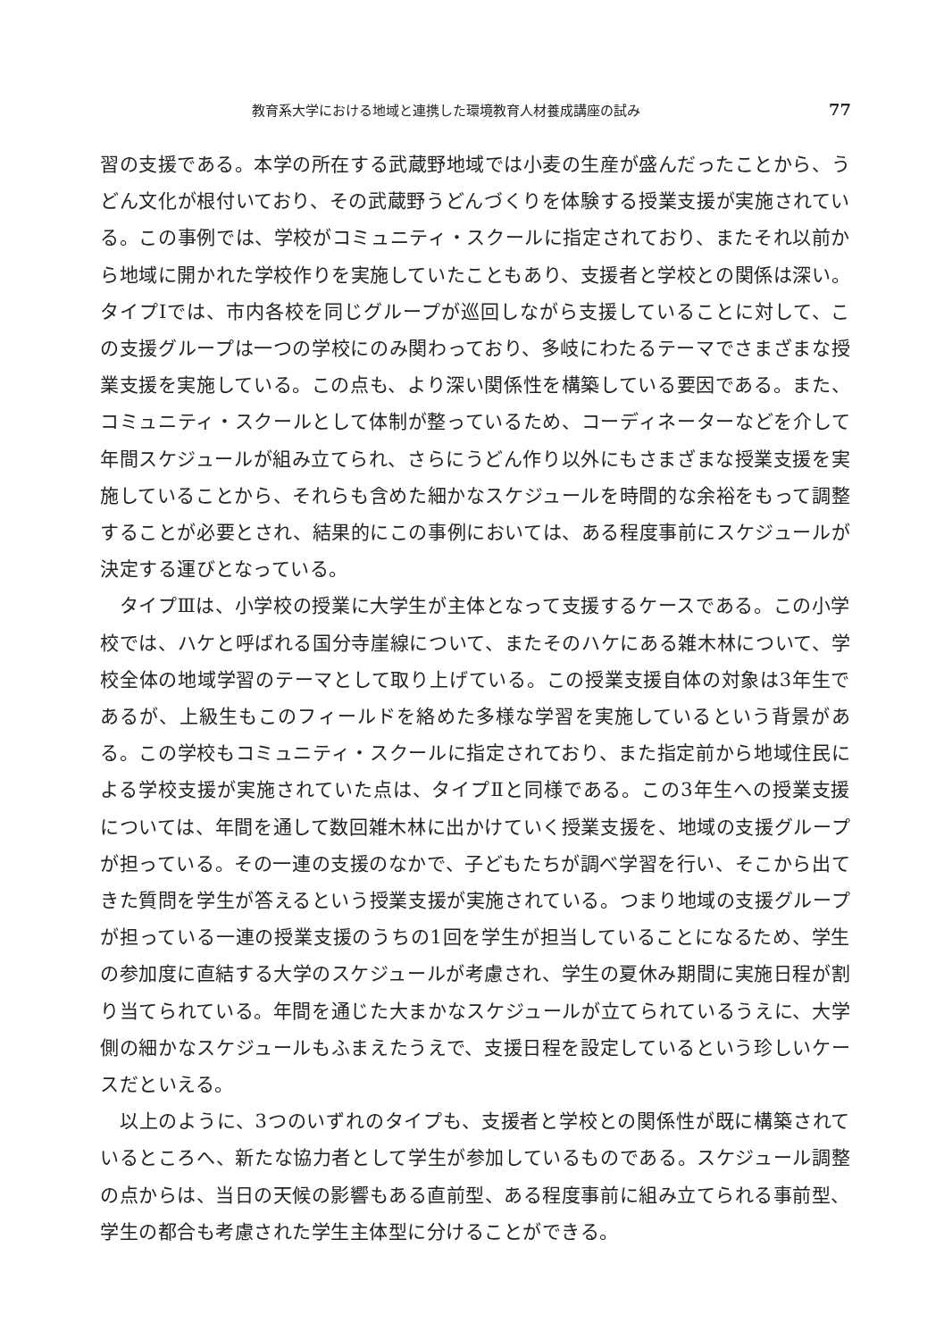教育系大学における地域と連携した環境教育人材養成講座の試み 77
習の支援である。本学の所在する武蔵野地域では小麦の生産が盛んだったことから、うどん文化が根付いており、その武蔵野うどんづくりを体験する授業支援が実施されている。この事例では、学校がコミュニティ・スクールに指定されており、またそれ以前から地域に開かれた学校作りを実施していたこともあり、支援者と学校との関係は深い。タイプⅠでは、市内各校を同じグループが巡回しながら支援していることに対して、この支援グループは一つの学校にのみ関わっており、多岐にわたるテーマでさまざまな授業支援を実施している。この点も、より深い関係性を構築している要因である。また、コミュニティ・スクールとして体制が整っているため、コーディネーターなどを介して年間スケジュールが組み立てられ、さらにうどん作り以外にもさまざまな授業支援を実施していることから、それらも含めた細かなスケジュールを時間的な余裕をもって調整することが必要とされ、結果的にこの事例においては、ある程度事前にスケジュールが決定する運びとなっている。
　タイプⅢは、小学校の授業に大学生が主体となって支援するケースである。この小学校では、ハケと呼ばれる国分寺崖線について、またそのハケにある雑木林について、学校全体の地域学習のテーマとして取り上げている。この授業支援自体の対象は3年生であるが、上級生もこのフィールドを絡めた多様な学習を実施しているという背景がある。この学校もコミュニティ・スクールに指定されており、また指定前から地域住民による学校支援が実施されていた点は、タイプⅡと同様である。この3年生への授業支援については、年間を通して数回雑木林に出かけていく授業支援を、地域の支援グループが担っている。その一連の支援のなかで、子どもたちが調べ学習を行い、そこから出てきた質問を学生が答えるという授業支援が実施されている。つまり地域の支援グループが担っている一連の授業支援のうちの1回を学生が担当していることになるため、学生の参加度に直結する大学のスケジュールが考慮され、学生の夏休み期間に実施日程が割り当てられている。年間を通じた大まかなスケジュールが立てられているうえに、大学側の細かなスケジュールもふまえたうえで、支援日程を設定しているという珍しいケースだといえる。
　以上のように、3つのいずれのタイプも、支援者と学校との関係性が既に構築されているところへ、新たな協力者として学生が参加しているものである。スケジュール調整の点からは、当日の天候の影響もある直前型、ある程度事前に組み立てられる事前型、学生の都合も考慮された学生主体型に分けることができる。